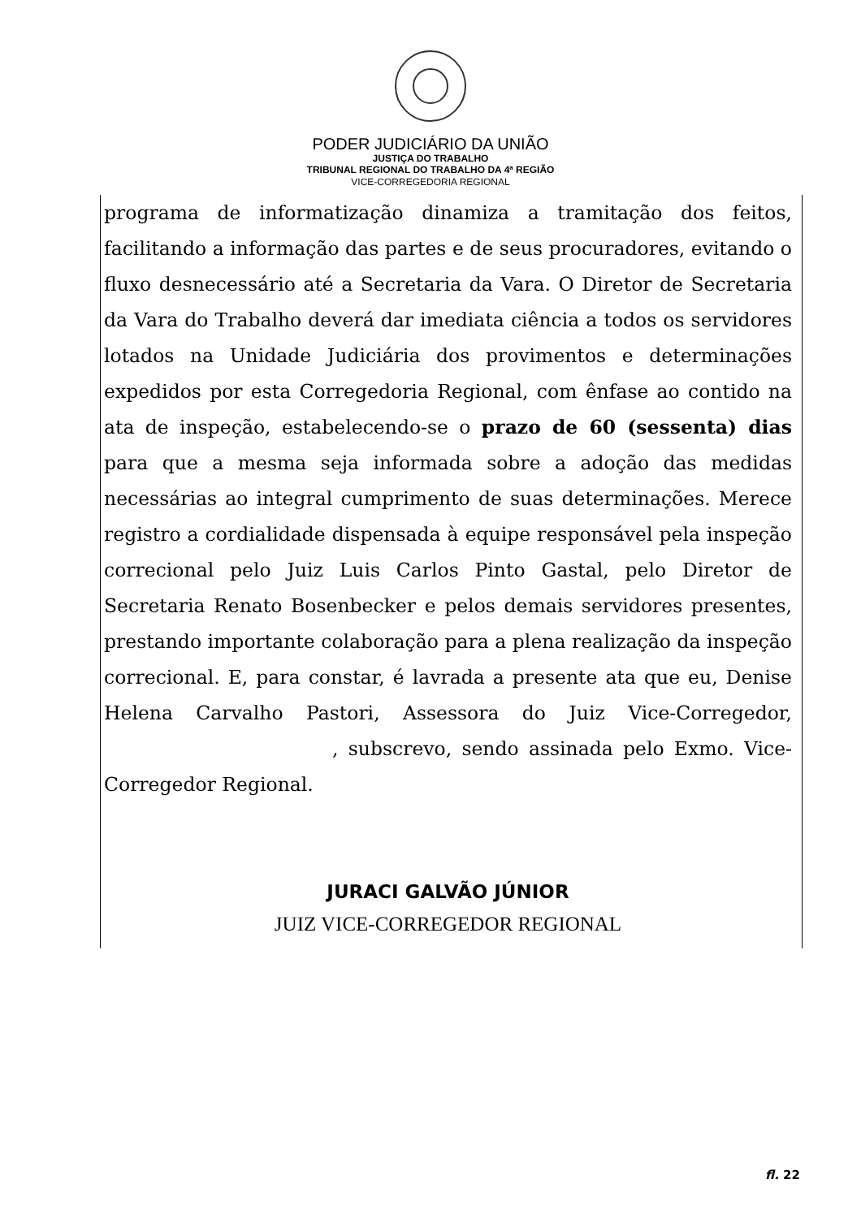PODER JUDICIÁRIO DA UNIÃO
JUSTIÇA DO TRABALHO
TRIBUNAL REGIONAL DO TRABALHO DA 4ª REGIÃO
VICE-CORREGEDORIA REGIONAL
programa de informatização dinamiza a tramitação dos feitos, facilitando a informação das partes e de seus procuradores, evitando o fluxo desnecessário até a Secretaria da Vara. O Diretor de Secretaria da Vara do Trabalho deverá dar imediata ciência a todos os servidores lotados na Unidade Judiciária dos provimentos e determinações expedidos por esta Corregedoria Regional, com ênfase ao contido na ata de inspeção, estabelecendo-se o prazo de 60 (sessenta) dias para que a mesma seja informada sobre a adoção das medidas necessárias ao integral cumprimento de suas determinações. Merece registro a cordialidade dispensada à equipe responsável pela inspeção correcional pelo Juiz Luis Carlos Pinto Gastal, pelo Diretor de Secretaria Renato Bosenbecker e pelos demais servidores presentes, prestando importante colaboração para a plena realização da inspeção correcional. E, para constar, é lavrada a presente ata que eu, Denise Helena Carvalho Pastori, Assessora do Juiz Vice-Corregedor, , subscrevo, sendo assinada pelo Exmo. Vice-Corregedor Regional.
JURACI GALVÃO JÚNIOR
JUIZ VICE-CORREGEDOR REGIONAL
fl. 22